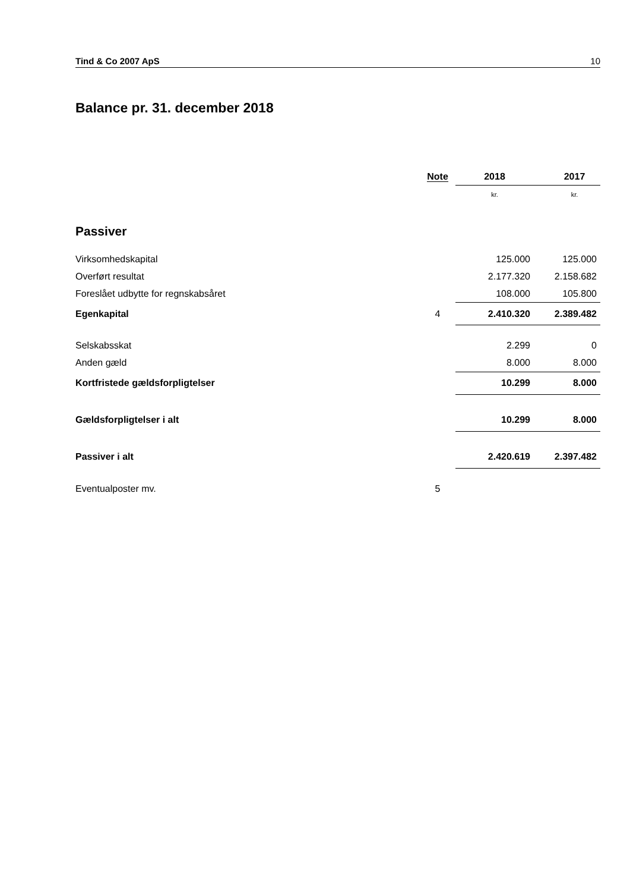Tind & Co 2007 ApS 10
Balance pr. 31. december 2018
| | Note | 2018 | 2017 |
| --- | --- | --- | --- |
| | | kr. | kr. |
| Passiver | | | |
| Virksomhedskapital | | 125.000 | 125.000 |
| Overført resultat | | 2.177.320 | 2.158.682 |
| Foreslået udbytte for regnskabsåret | | 108.000 | 105.800 |
| Egenkapital | 4 | 2.410.320 | 2.389.482 |
| Selskabsskat | | 2.299 | 0 |
| Anden gæld | | 8.000 | 8.000 |
| Kortfristede gældsforpligtelser | | 10.299 | 8.000 |
| Gældsforpligtelser i alt | | 10.299 | 8.000 |
| Passiver i alt | | 2.420.619 | 2.397.482 |
| Eventualposter mv. | 5 | | |